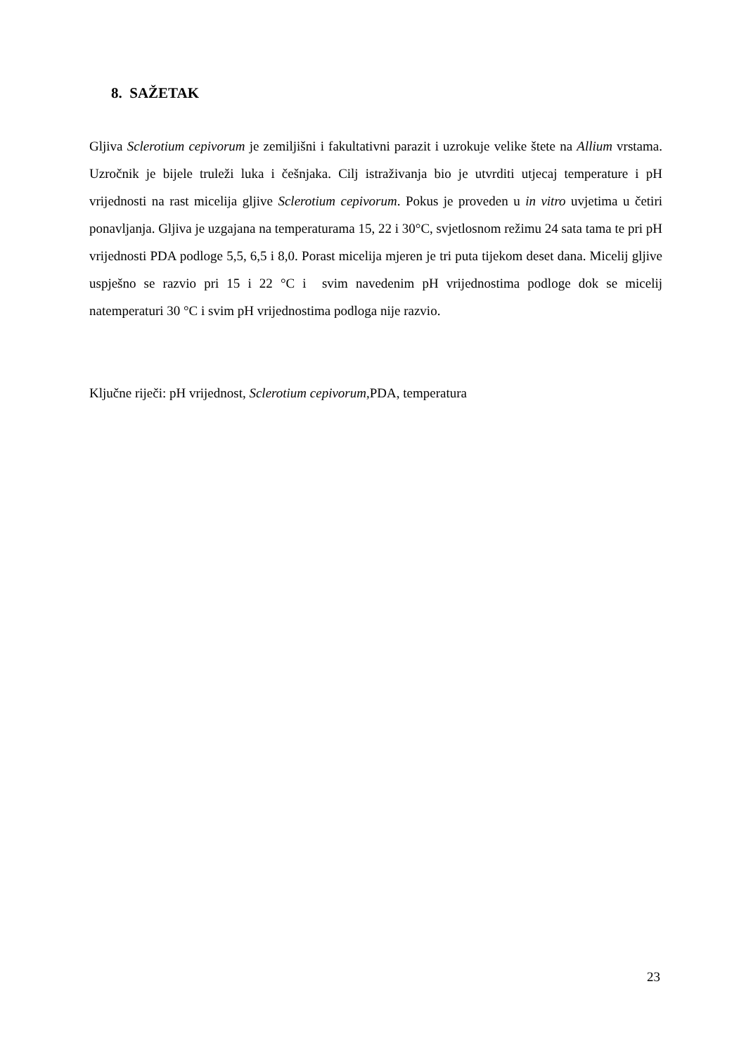8. SAŽETAK
Gljiva Sclerotium cepivorum je zemiljišni i fakultativni parazit i uzrokuje velike štete na Allium vrstama. Uzročnik je bijele truleži luka i češnjaka. Cilj istraživanja bio je utvrditi utjecaj temperature i pH vrijednosti na rast micelija gljive Sclerotium cepivorum. Pokus je proveden u in vitro uvjetima u četiri ponavljanja. Gljiva je uzgajana na temperaturama 15, 22 i 30°C, svjetlosnom režimu 24 sata tama te pri pH vrijednosti PDA podloge 5,5, 6,5 i 8,0. Porast micelija mjeren je tri puta tijekom deset dana. Micelij gljive uspješno se razvio pri 15 i 22 °C i svim navedenim pH vrijednostima podloge dok se micelij natemperaturi 30 °C i svim pH vrijednostima podloga nije razvio.
Ključne riječi: pH vrijednost, Sclerotium cepivorum, PDA, temperatura
23